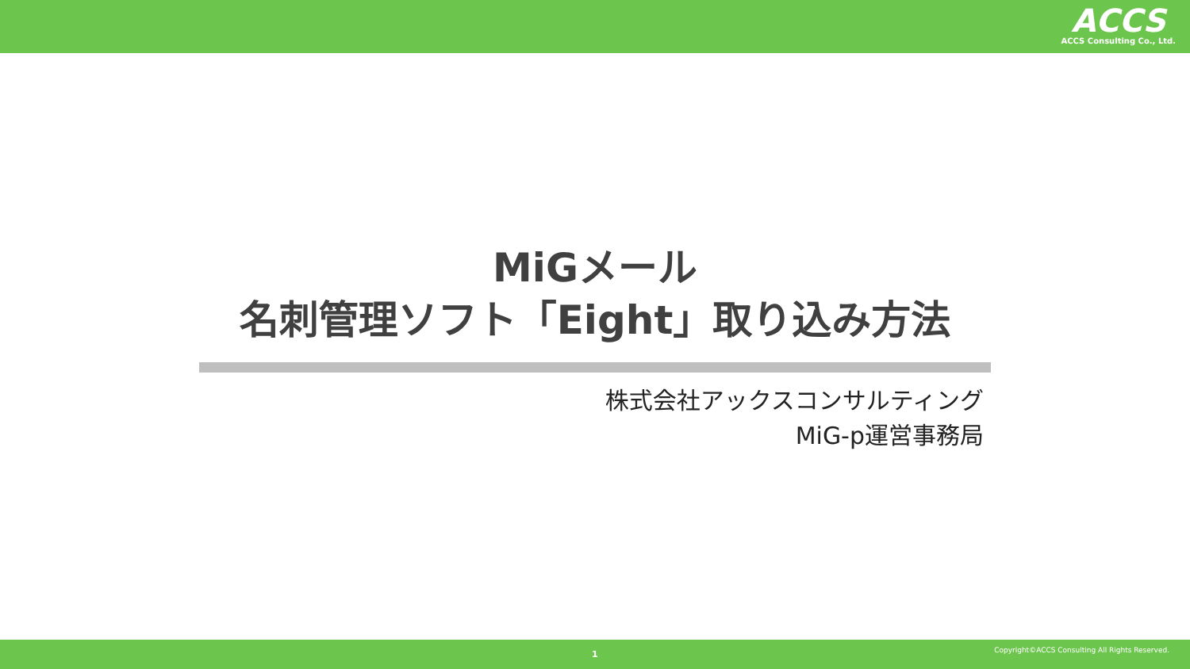ACCS
ACCS Consulting Co., Ltd.
MiGメール
名刺管理ソフト「Eight」取り込み方法
株式会社アックスコンサルティング
MiG-p運営事務局
1
Copyright©ACCS Consulting All Rights Reserved.